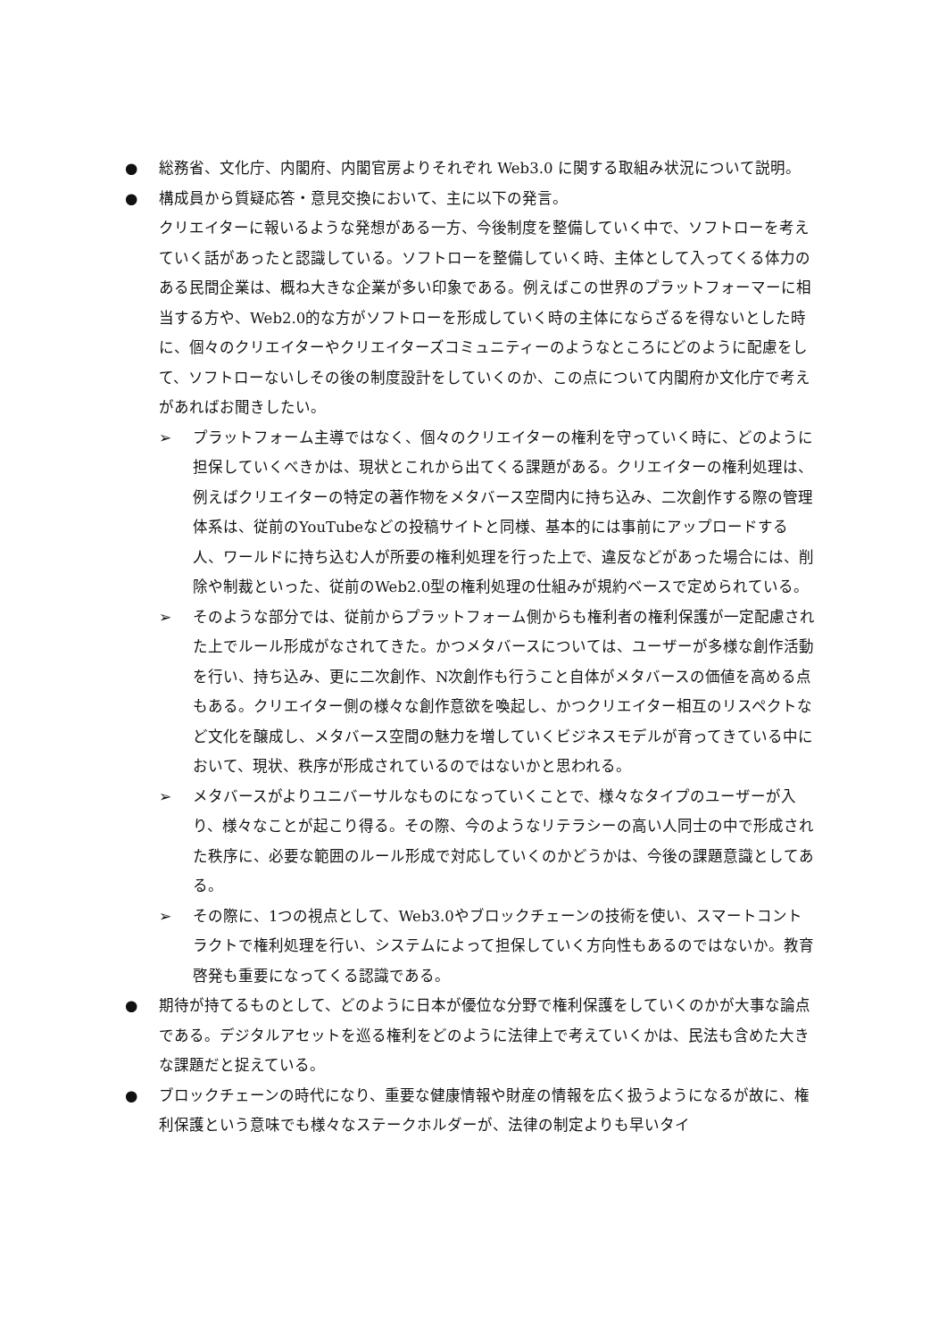● 総務省、文化庁、内閣府、内閣官房よりそれぞれ Web3.0 に関する取組み状況について説明。
● 構成員から質疑応答・意見交換において、主に以下の発言。
クリエイターに報いるような発想がある一方、今後制度を整備していく中で、ソフトローを考えていく話があったと認識している。ソフトローを整備していく時、主体として入ってくる体力のある民間企業は、概ね大きな企業が多い印象である。例えばこの世界のプラットフォーマーに相当する方や、Web2.0的な方がソフトローを形成していく時の主体にならざるを得ないとした時に、個々のクリエイターやクリエイターズコミュニティーのようなところにどのように配慮をして、ソフトローないしその後の制度設計をしていくのか、この点について内閣府か文化庁で考えがあればお聞きしたい。
➢ プラットフォーム主導ではなく、個々のクリエイターの権利を守っていく時に、どのように担保していくべきかは、現状とこれから出てくる課題がある。クリエイターの権利処理は、例えばクリエイターの特定の著作物をメタバース空間内に持ち込み、二次創作する際の管理体系は、従前のYouTubeなどの投稿サイトと同様、基本的には事前にアップロードする人、ワールドに持ち込む人が所要の権利処理を行った上で、違反などがあった場合には、削除や制裁といった、従前のWeb2.0型の権利処理の仕組みが規約ベースで定められている。
➢ そのような部分では、従前からプラットフォーム側からも権利者の権利保護が一定配慮された上でルール形成がなされてきた。かつメタバースについては、ユーザーが多様な創作活動を行い、持ち込み、更に二次創作、N次創作も行うこと自体がメタバースの価値を高める点もある。クリエイター側の様々な創作意欲を喚起し、かつクリエイター相互のリスペクトなど文化を醸成し、メタバース空間の魅力を増していくビジネスモデルが育ってきている中において、現状、秩序が形成されているのではないかと思われる。
➢ メタバースがよりユニバーサルなものになっていくことで、様々なタイプのユーザーが入り、様々なことが起こり得る。その際、今のようなリテラシーの高い人同士の中で形成された秩序に、必要な範囲のルール形成で対応していくのかどうかは、今後の課題意識としてある。
➢ その際に、1つの視点として、Web3.0やブロックチェーンの技術を使い、スマートコントラクトで権利処理を行い、システムによって担保していく方向性もあるのではないか。教育啓発も重要になってくる認識である。
● 期待が持てるものとして、どのように日本が優位な分野で権利保護をしていくのかが大事な論点である。デジタルアセットを巡る権利をどのように法律上で考えていくかは、民法も含めた大きな課題だと捉えている。
● ブロックチェーンの時代になり、重要な健康情報や財産の情報を広く扱うようになるが故に、権利保護という意味でも様々なステークホルダーが、法律の制定よりも早いタイ